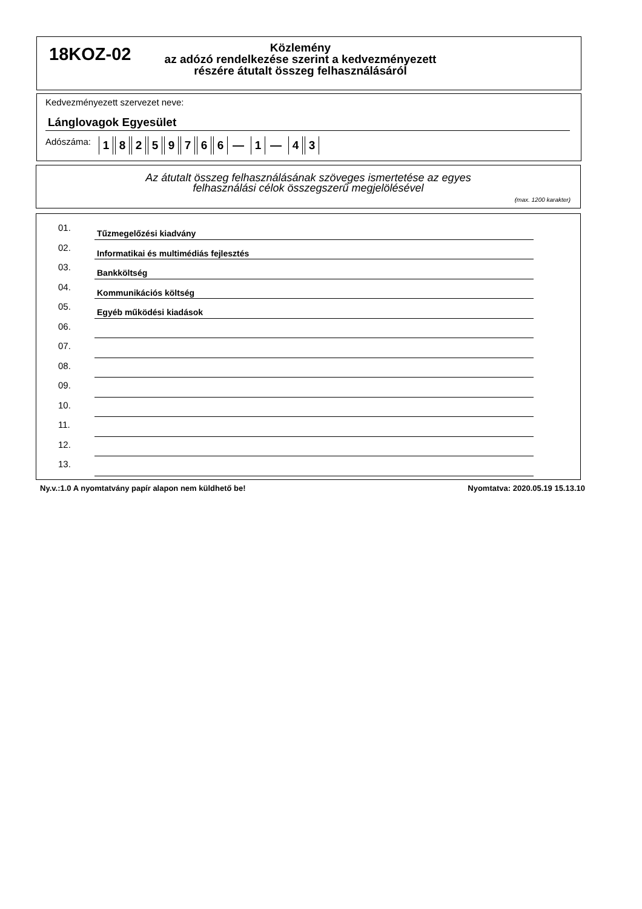18KOZ-02
Közlemény
az adózó rendelkezése szerint a kedvezményezett
részére átutalt összeg felhasználásáról
Kedvezményezett szervezet neve:
Lánglovagok Egyesület
Adószáma: 18259766 — 1 — 4 3
Az átutalt összeg felhasználásának szöveges ismertetése az egyes
felhasználási célok összegszerű megjelölésével
(max. 1200 karakter)
01.
Tűzmegelőzési kiadvány
02.
Informatikai és multimédiás fejlesztés
03.
Bankköltség
04.
Kommunikációs költség
05.
Egyéb működési kiadások
06.
07.
08.
09.
10.
11.
12.
13.
Ny.v.:1.0 A nyomtatvány papír alapon nem küldhető be! Nyomtatva: 2020.05.19 15.13.10